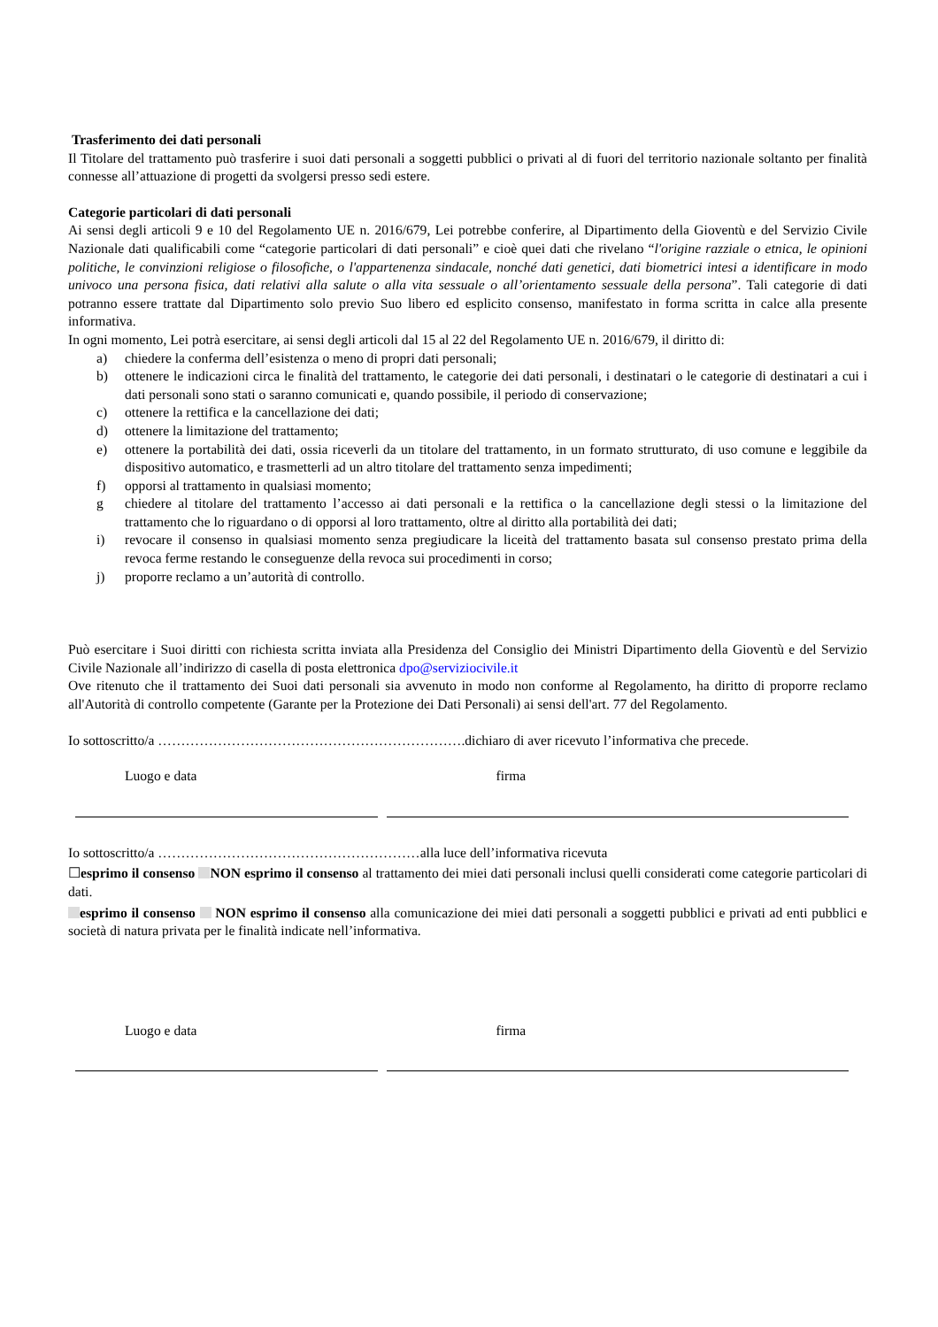Trasferimento dei dati personali
Il Titolare del trattamento può trasferire i suoi dati personali a soggetti pubblici o privati al di fuori del territorio nazionale soltanto per finalità connesse all’attuazione di progetti da svolgersi presso sedi estere.
Categorie particolari di dati personali
Ai sensi degli articoli 9 e 10 del Regolamento UE n. 2016/679, Lei potrebbe conferire, al Dipartimento della Gioventù e del Servizio Civile Nazionale dati qualificabili come “categorie particolari di dati personali” e cioè quei dati che rivelano “l'origine razziale o etnica, le opinioni politiche, le convinzioni religiose o filosofiche, o l'appartenenza sindacale, nonché dati genetici, dati biometrici intesi a identificare in modo univoco una persona fisica, dati relativi alla salute o alla vita sessuale o all’orientamento sessuale della persona”. Tali categorie di dati potranno essere trattate dal Dipartimento solo previo Suo libero ed esplicito consenso, manifestato in forma scritta in calce alla presente informativa.
In ogni momento, Lei potrà esercitare, ai sensi degli articoli dal 15 al 22 del Regolamento UE n. 2016/679, il diritto di:
a) chiedere la conferma dell’esistenza o meno di propri dati personali;
b) ottenere le indicazioni circa le finalità del trattamento, le categorie dei dati personali, i destinatari o le categorie di destinatari a cui i dati personali sono stati o saranno comunicati e, quando possibile, il periodo di conservazione;
c) ottenere la rettifica e la cancellazione dei dati;
d) ottenere la limitazione del trattamento;
e) ottenere la portabilità dei dati, ossia riceverli da un titolare del trattamento, in un formato strutturato, di uso comune e leggibile da dispositivo automatico, e trasmetterli ad un altro titolare del trattamento senza impedimenti;
f) opporsi al trattamento in qualsiasi momento;
g chiedere al titolare del trattamento l’accesso ai dati personali e la rettifica o la cancellazione degli stessi o la limitazione del trattamento che lo riguardano o di opporsi al loro trattamento, oltre al diritto alla portabilità dei dati;
i) revocare il consenso in qualsiasi momento senza pregiudicare la liceità del trattamento basata sul consenso prestato prima della revoca ferme restando le conseguenze della revoca sui procedimenti in corso;
j) proporre reclamo a un’autorità di controllo.
Può esercitare i Suoi diritti con richiesta scritta inviata alla Presidenza del Consiglio dei Ministri Dipartimento della Gioventù e del Servizio Civile Nazionale all’indirizzo di casella di posta elettronica dpo@serviziocivile.it
Ove ritenuto che il trattamento dei Suoi dati personali sia avvenuto in modo non conforme al Regolamento, ha diritto di proporre reclamo all'Autorità di controllo competente (Garante per la Protezione dei Dati Personali) ai sensi dell'art. 77 del Regolamento.
Io sottoscritto/a ………………………………………………………….dichiaro di aver ricevuto l’informativa che precede.
Luogo e data firma
Io sottoscritto/a …………………………………………………alla luce dell’informativa ricevuta
☐esprimo il consenso NON esprimo il consenso al trattamento dei miei dati personali inclusi quelli considerati come categorie particolari di dati.
esprimo il consenso NON esprimo il consenso alla comunicazione dei miei dati personali a soggetti pubblici e privati ad enti pubblici e società di natura privata per le finalità indicate nell’informativa.
Luogo e data firma